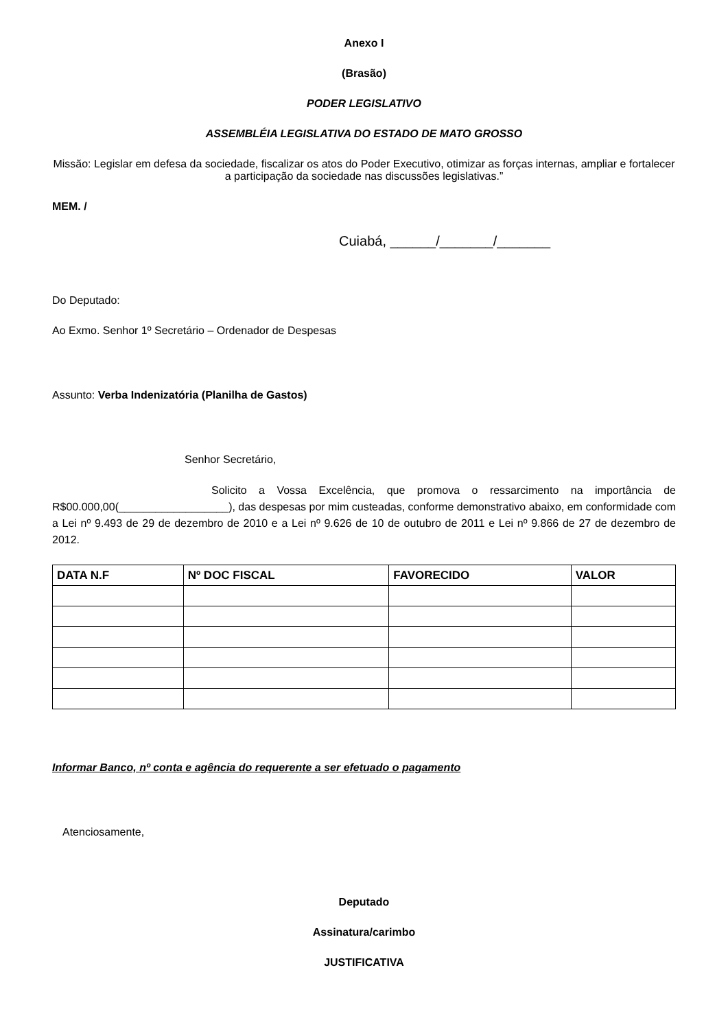Anexo I
(Brasão)
PODER LEGISLATIVO
ASSEMBLÉIA LEGISLATIVA DO ESTADO DE MATO GROSSO
Missão: Legislar em defesa da sociedade, fiscalizar os atos do Poder Executivo, otimizar as forças internas, ampliar e fortalecer a participação da sociedade nas discussões legislativas.”
MEM. /
Cuiabá, ______/_______/_______
Do Deputado:
Ao Exmo. Senhor 1º Secretário – Ordenador de Despesas
Assunto: Verba Indenizatória (Planilha de Gastos)
Senhor Secretário,
Solicito a Vossa Excelência, que promova o ressarcimento na importância de R$00.000,00(__________________), das despesas por mim custeadas, conforme demonstrativo abaixo, em conformidade com a Lei nº 9.493 de 29 de dezembro de 2010 e a Lei nº 9.626 de 10 de outubro de 2011 e Lei nº 9.866 de 27 de dezembro de 2012.
| DATA N.F | Nº DOC FISCAL | FAVORECIDO | VALOR |
| --- | --- | --- | --- |
Informar Banco, nº conta e agência do requerente a ser efetuado o pagamento
Atenciosamente,
Deputado
Assinatura/carimbo
JUSTIFICATIVA